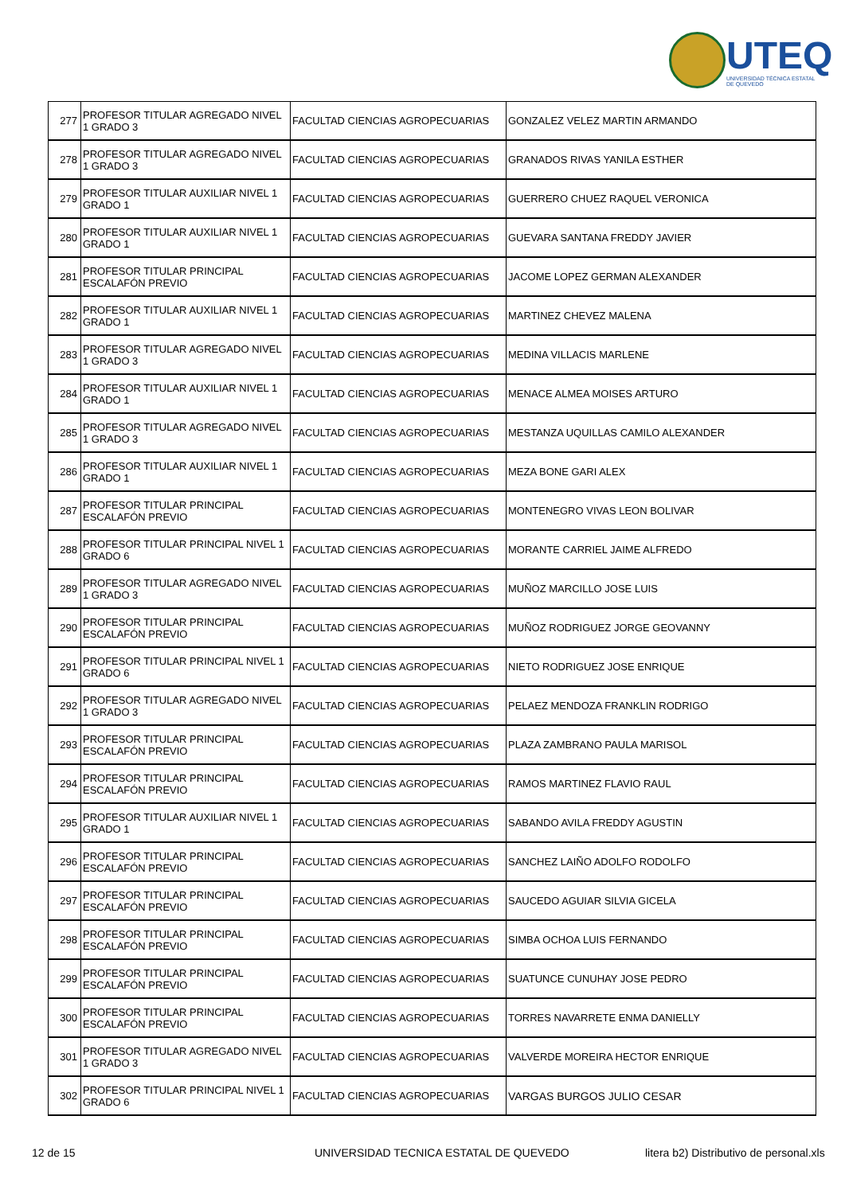UTEQ
UNIVERSIDAD TÉCNICA ESTATAL DE QUEVEDO
| 277 | PROFESOR TITULAR AGREGADO NIVEL 1 GRADO 3 | FACULTAD CIENCIAS AGROPECUARIAS | GONZALEZ VELEZ MARTIN ARMANDO |
| 278 | PROFESOR TITULAR AGREGADO NIVEL 1 GRADO 3 | FACULTAD CIENCIAS AGROPECUARIAS | GRANADOS RIVAS YANILA ESTHER |
| 279 | PROFESOR TITULAR AUXILIAR NIVEL 1 GRADO 1 | FACULTAD CIENCIAS AGROPECUARIAS | GUERRERO CHUEZ RAQUEL VERONICA |
| 280 | PROFESOR TITULAR AUXILIAR NIVEL 1 GRADO 1 | FACULTAD CIENCIAS AGROPECUARIAS | GUEVARA SANTANA FREDDY JAVIER |
| 281 | PROFESOR TITULAR PRINCIPAL ESCALAFÓN PREVIO | FACULTAD CIENCIAS AGROPECUARIAS | JACOME LOPEZ GERMAN ALEXANDER |
| 282 | PROFESOR TITULAR AUXILIAR NIVEL 1 GRADO 1 | FACULTAD CIENCIAS AGROPECUARIAS | MARTINEZ CHEVEZ MALENA |
| 283 | PROFESOR TITULAR AGREGADO NIVEL 1 GRADO 3 | FACULTAD CIENCIAS AGROPECUARIAS | MEDINA VILLACIS MARLENE |
| 284 | PROFESOR TITULAR AUXILIAR NIVEL 1 GRADO 1 | FACULTAD CIENCIAS AGROPECUARIAS | MENACE ALMEA MOISES ARTURO |
| 285 | PROFESOR TITULAR AGREGADO NIVEL 1 GRADO 3 | FACULTAD CIENCIAS AGROPECUARIAS | MESTANZA UQUILLAS CAMILO ALEXANDER |
| 286 | PROFESOR TITULAR AUXILIAR NIVEL 1 GRADO 1 | FACULTAD CIENCIAS AGROPECUARIAS | MEZA BONE GARI ALEX |
| 287 | PROFESOR TITULAR PRINCIPAL ESCALAFÓN PREVIO | FACULTAD CIENCIAS AGROPECUARIAS | MONTENEGRO VIVAS LEON BOLIVAR |
| 288 | PROFESOR TITULAR PRINCIPAL NIVEL 1 GRADO 6 | FACULTAD CIENCIAS AGROPECUARIAS | MORANTE CARRIEL JAIME ALFREDO |
| 289 | PROFESOR TITULAR AGREGADO NIVEL 1 GRADO 3 | FACULTAD CIENCIAS AGROPECUARIAS | MUÑOZ MARCILLO JOSE LUIS |
| 290 | PROFESOR TITULAR PRINCIPAL ESCALAFÓN PREVIO | FACULTAD CIENCIAS AGROPECUARIAS | MUÑOZ RODRIGUEZ JORGE GEOVANNY |
| 291 | PROFESOR TITULAR PRINCIPAL NIVEL 1 GRADO 6 | FACULTAD CIENCIAS AGROPECUARIAS | NIETO RODRIGUEZ JOSE ENRIQUE |
| 292 | PROFESOR TITULAR AGREGADO NIVEL 1 GRADO 3 | FACULTAD CIENCIAS AGROPECUARIAS | PELAEZ MENDOZA FRANKLIN RODRIGO |
| 293 | PROFESOR TITULAR PRINCIPAL ESCALAFÓN PREVIO | FACULTAD CIENCIAS AGROPECUARIAS | PLAZA ZAMBRANO PAULA MARISOL |
| 294 | PROFESOR TITULAR PRINCIPAL ESCALAFÓN PREVIO | FACULTAD CIENCIAS AGROPECUARIAS | RAMOS MARTINEZ FLAVIO RAUL |
| 295 | PROFESOR TITULAR AUXILIAR NIVEL 1 GRADO 1 | FACULTAD CIENCIAS AGROPECUARIAS | SABANDO AVILA FREDDY AGUSTIN |
| 296 | PROFESOR TITULAR PRINCIPAL ESCALAFÓN PREVIO | FACULTAD CIENCIAS AGROPECUARIAS | SANCHEZ LAIÑO ADOLFO RODOLFO |
| 297 | PROFESOR TITULAR PRINCIPAL ESCALAFÓN PREVIO | FACULTAD CIENCIAS AGROPECUARIAS | SAUCEDO AGUIAR SILVIA GICELA |
| 298 | PROFESOR TITULAR PRINCIPAL ESCALAFÓN PREVIO | FACULTAD CIENCIAS AGROPECUARIAS | SIMBA OCHOA LUIS FERNANDO |
| 299 | PROFESOR TITULAR PRINCIPAL ESCALAFÓN PREVIO | FACULTAD CIENCIAS AGROPECUARIAS | SUATUNCE CUNUHAY JOSE PEDRO |
| 300 | PROFESOR TITULAR PRINCIPAL ESCALAFÓN PREVIO | FACULTAD CIENCIAS AGROPECUARIAS | TORRES NAVARRETE ENMA DANIELLY |
| 301 | PROFESOR TITULAR AGREGADO NIVEL 1 GRADO 3 | FACULTAD CIENCIAS AGROPECUARIAS | VALVERDE MOREIRA HECTOR ENRIQUE |
| 302 | PROFESOR TITULAR PRINCIPAL NIVEL 1 GRADO 6 | FACULTAD CIENCIAS AGROPECUARIAS | VARGAS BURGOS JULIO CESAR |
12 de 15
UNIVERSIDAD TECNICA ESTATAL DE QUEVEDO
litera b2) Distributivo de personal.xls